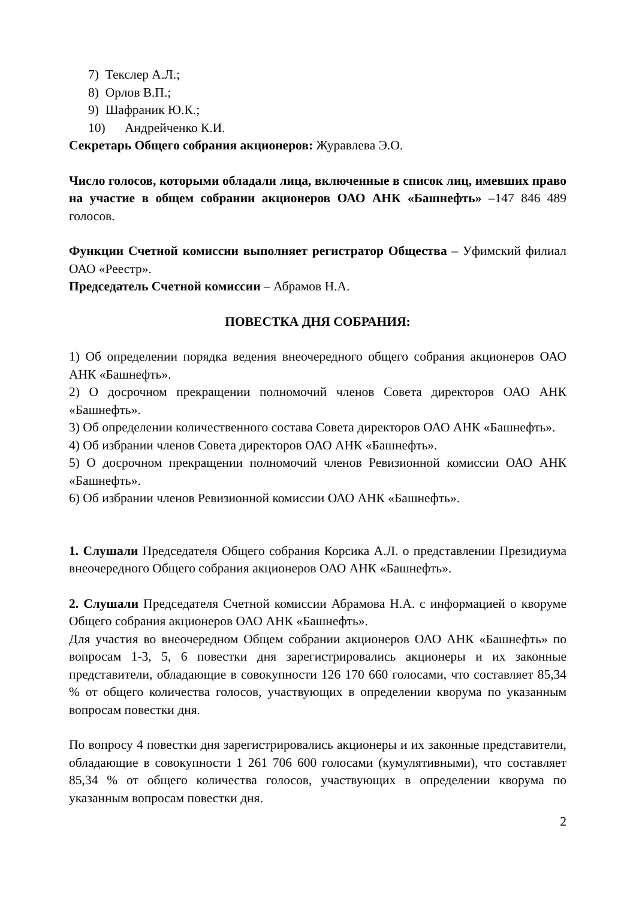7) Текслер А.Л.;
8) Орлов В.П.;
9) Шафраник Ю.К.;
10) Андрейченко К.И.
Секретарь Общего собрания акционеров: Журавлева Э.О.
Число голосов, которыми обладали лица, включенные в список лиц, имевших право на участие в общем собрании акционеров ОАО АНК «Башнефть» –147 846 489 голосов.
Функции Счетной комиссии выполняет регистратор Общества – Уфимский филиал ОАО «Реестр».
Председатель Счетной комиссии – Абрамов Н.А.
ПОВЕСТКА ДНЯ СОБРАНИЯ:
1) Об определении порядка ведения внеочередного общего собрания акционеров ОАО АНК «Башнефть».
2) О досрочном прекращении полномочий членов Совета директоров ОАО АНК «Башнефть».
3) Об определении количественного состава Совета директоров ОАО АНК «Башнефть».
4) Об избрании членов Совета директоров ОАО АНК «Башнефть».
5) О досрочном прекращении полномочий членов Ревизионной комиссии ОАО АНК «Башнефть».
6) Об избрании членов Ревизионной комиссии ОАО АНК «Башнефть».
1. Слушали Председателя Общего собрания Корсика А.Л. о представлении Президиума внеочередного Общего собрания акционеров ОАО АНК «Башнефть».
2. Слушали Председателя Счетной комиссии Абрамова Н.А. с информацией о кворуме Общего собрания акционеров ОАО АНК «Башнефть».
Для участия во внеочередном Общем собрании акционеров ОАО АНК «Башнефть» по вопросам 1-3, 5, 6 повестки дня зарегистрировались акционеры и их законные представители, обладающие в совокупности 126 170 660 голосами, что составляет 85,34 % от общего количества голосов, участвующих в определении кворума по указанным вопросам повестки дня.
По вопросу 4 повестки дня зарегистрировались акционеры и их законные представители, обладающие в совокупности 1 261 706 600 голосами (кумулятивными), что составляет 85,34 % от общего количества голосов, участвующих в определении кворума по указанным вопросам повестки дня.
2